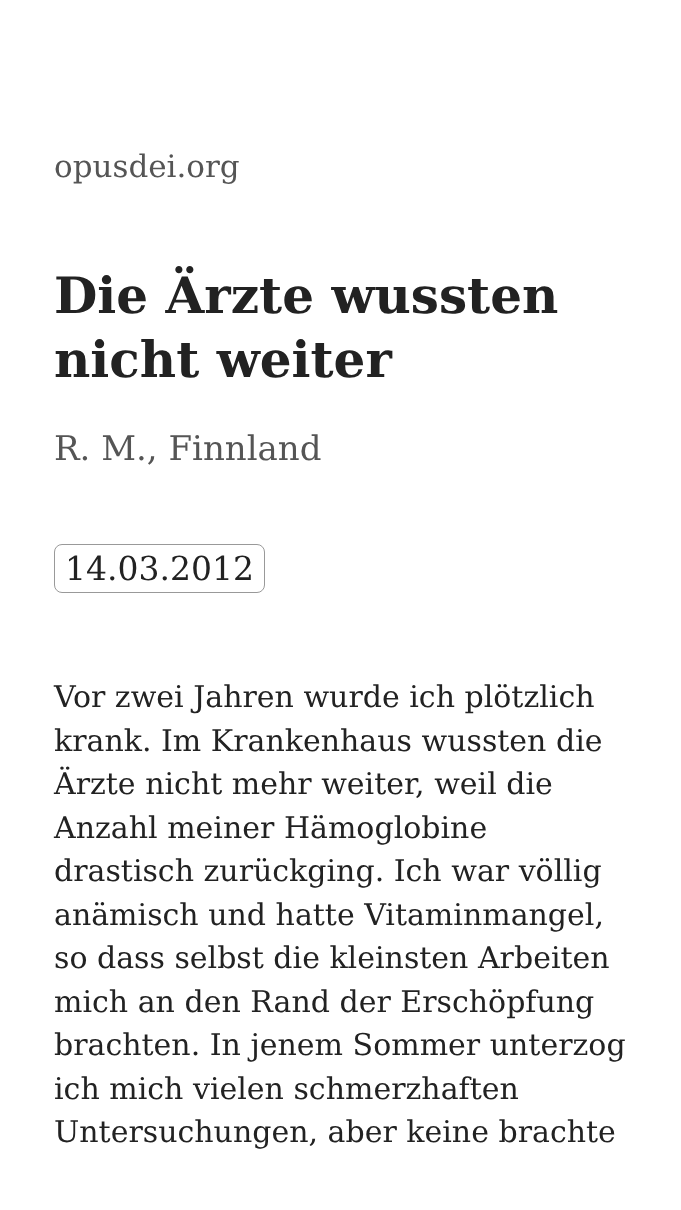opusdei.org
Die Ärzte wussten nicht weiter
R. M., Finnland
14.03.2012
Vor zwei Jahren wurde ich plötzlich krank. Im Krankenhaus wussten die Ärzte nicht mehr weiter, weil die Anzahl meiner Hämoglobine drastisch zurückging. Ich war völlig anämisch und hatte Vitaminmangel, so dass selbst die kleinsten Arbeiten mich an den Rand der Erschöpfung brachten. In jenem Sommer unterzog ich mich vielen schmerzhaften Untersuchungen, aber keine brachte